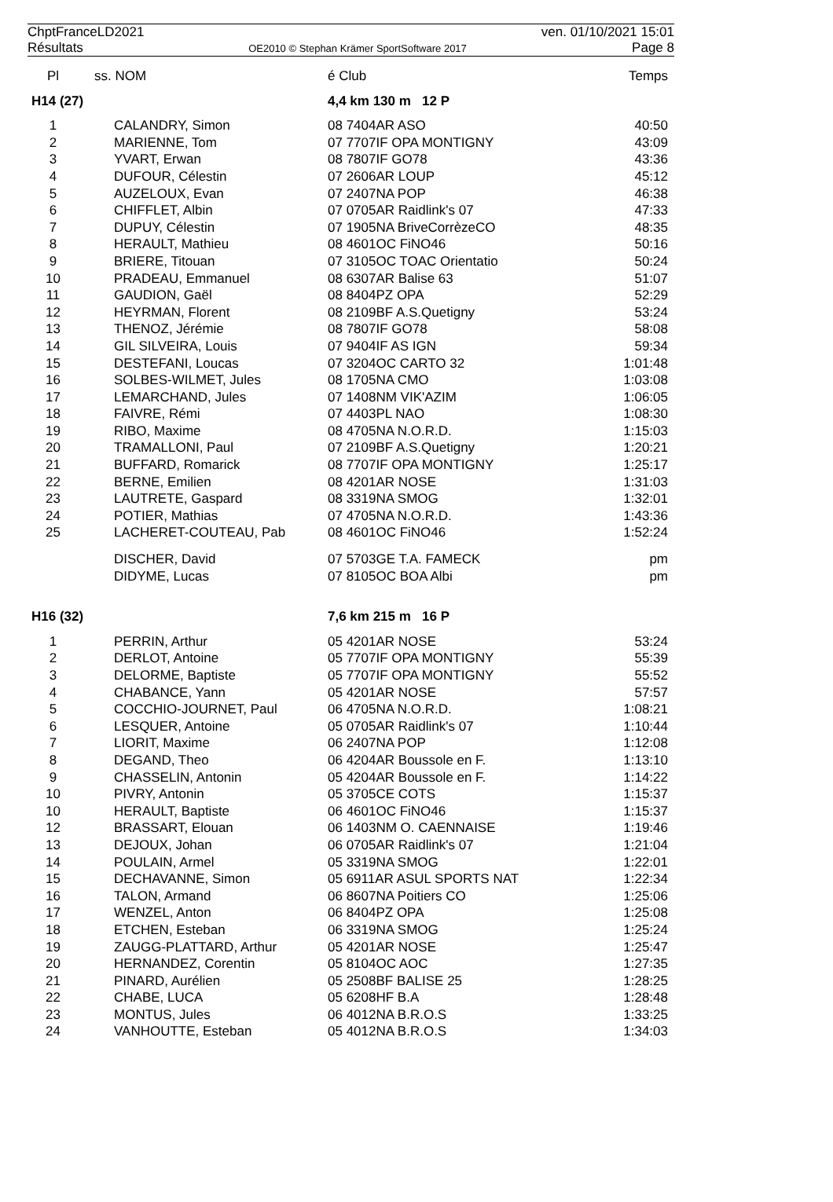ChptFranceLD2021 ven. 01/10/2021 15:01
Résultats OE2010 © Stephan Krämer SportSoftware 2017 Page 8
| Pl | ss. NOM | é Club | Temps |
| --- | --- | --- | --- |
| H14 (27) | | 4,4 km 130 m 12 P | |
| 1 | CALANDRY, Simon | 08 7404AR ASO | 40:50 |
| 2 | MARIENNE, Tom | 07 7707IF OPA MONTIGNY | 43:09 |
| 3 | YVART, Erwan | 08 7807IF GO78 | 43:36 |
| 4 | DUFOUR, Célestin | 07 2606AR LOUP | 45:12 |
| 5 | AUZELOUX, Evan | 07 2407NA POP | 46:38 |
| 6 | CHIFFLET, Albin | 07 0705AR Raidlink's 07 | 47:33 |
| 7 | DUPUY, Célestin | 07 1905NA BriveCorrèzeCO | 48:35 |
| 8 | HERAULT, Mathieu | 08 4601OC FiNO46 | 50:16 |
| 9 | BRIERE, Titouan | 07 3105OC TOAC Orientatio | 50:24 |
| 10 | PRADEAU, Emmanuel | 08 6307AR Balise 63 | 51:07 |
| 11 | GAUDION, Gaël | 08 8404PZ OPA | 52:29 |
| 12 | HEYRMAN, Florent | 08 2109BF A.S.Quetigny | 53:24 |
| 13 | THENOZ, Jérémie | 08 7807IF GO78 | 58:08 |
| 14 | GIL SILVEIRA, Louis | 07 9404IF AS IGN | 59:34 |
| 15 | DESTEFANI, Loucas | 07 3204OC CARTO 32 | 1:01:48 |
| 16 | SOLBES-WILMET, Jules | 08 1705NA CMO | 1:03:08 |
| 17 | LEMARCHAND, Jules | 07 1408NM VIK'AZIM | 1:06:05 |
| 18 | FAIVRE, Rémi | 07 4403PL NAO | 1:08:30 |
| 19 | RIBO, Maxime | 08 4705NA N.O.R.D. | 1:15:03 |
| 20 | TRAMALLONI, Paul | 07 2109BF A.S.Quetigny | 1:20:21 |
| 21 | BUFFARD, Romarick | 08 7707IF OPA MONTIGNY | 1:25:17 |
| 22 | BERNE, Emilien | 08 4201AR NOSE | 1:31:03 |
| 23 | LAUTRETE, Gaspard | 08 3319NA SMOG | 1:32:01 |
| 24 | POTIER, Mathias | 07 4705NA N.O.R.D. | 1:43:36 |
| 25 | LACHERET-COUTEAU, Pab | 08 4601OC FiNO46 | 1:52:24 |
| | DISCHER, David | 07 5703GE T.A. FAMECK | pm |
| | DIDYME, Lucas | 07 8105OC BOA Albi | pm |
| H16 (32) | | 7,6 km 215 m 16 P | |
| 1 | PERRIN, Arthur | 05 4201AR NOSE | 53:24 |
| 2 | DERLOT, Antoine | 05 7707IF OPA MONTIGNY | 55:39 |
| 3 | DELORME, Baptiste | 05 7707IF OPA MONTIGNY | 55:52 |
| 4 | CHABANCE, Yann | 05 4201AR NOSE | 57:57 |
| 5 | COCCHIO-JOURNET, Paul | 06 4705NA N.O.R.D. | 1:08:21 |
| 6 | LESQUER, Antoine | 05 0705AR Raidlink's 07 | 1:10:44 |
| 7 | LIORIT, Maxime | 06 2407NA POP | 1:12:08 |
| 8 | DEGAND, Theo | 06 4204AR Boussole en F. | 1:13:10 |
| 9 | CHASSELIN, Antonin | 05 4204AR Boussole en F. | 1:14:22 |
| 10 | PIVRY, Antonin | 05 3705CE COTS | 1:15:37 |
| 10 | HERAULT, Baptiste | 06 4601OC FiNO46 | 1:15:37 |
| 12 | BRASSART, Elouan | 06 1403NM O. CAENNAISE | 1:19:46 |
| 13 | DEJOUX, Johan | 06 0705AR Raidlink's 07 | 1:21:04 |
| 14 | POULAIN, Armel | 05 3319NA SMOG | 1:22:01 |
| 15 | DECHAVANNE, Simon | 05 6911AR ASUL SPORTS NAT | 1:22:34 |
| 16 | TALON, Armand | 06 8607NA Poitiers CO | 1:25:06 |
| 17 | WENZEL, Anton | 06 8404PZ OPA | 1:25:08 |
| 18 | ETCHEN, Esteban | 06 3319NA SMOG | 1:25:24 |
| 19 | ZAUGG-PLATTARD, Arthur | 05 4201AR NOSE | 1:25:47 |
| 20 | HERNANDEZ, Corentin | 05 8104OC AOC | 1:27:35 |
| 21 | PINARD, Aurélien | 05 2508BF BALISE 25 | 1:28:25 |
| 22 | CHABE, LUCA | 05 6208HF B.A | 1:28:48 |
| 23 | MONTUS, Jules | 06 4012NA B.R.O.S | 1:33:25 |
| 24 | VANHOUTTE, Esteban | 05 4012NA B.R.O.S | 1:34:03 |